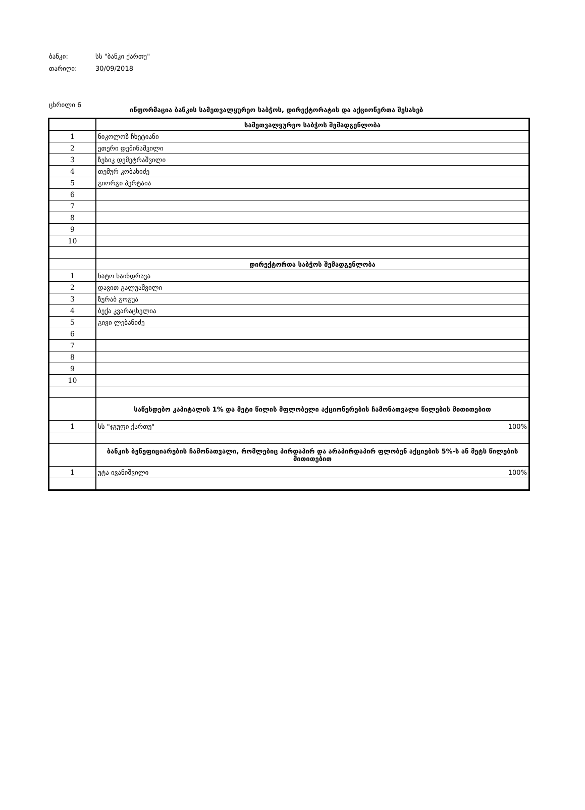ბანკი: სს "ბანკი ქართუ"
თარიღი: 30/09/2018
ცხრილი 6
ინფორმაცია ბანკის სამეთვალყურეო საბჭოს, დირექტორატის და აქციონერთა შესახებ
| | სამეთვალყურეო საბჭოს შემადგენლობა |
| 1 | ნიკოლოზ ჩხეტიანი |
| 2 | ეთერი დემინაშვილი |
| 3 | ზესიკ დემეტრაშვილი |
| 4 | თემურ კობახიძე |
| 5 | გიორგი პერტაია |
| 6 | |
| 7 | |
| 8 | |
| 9 | |
| 10 | |
| | დირექტორთა საბჭოს შემადგენლობა |
| 1 | ნატო ხაინდრავა |
| 2 | დავით გალუაშვილი |
| 3 | ზურაბ გოგუა |
| 4 | ბექა კვარაცხელია |
| 5 | გივი ლებანიძე |
| 6 | |
| 7 | |
| 8 | |
| 9 | |
| 10 | |
| | საწესდებო კაპიტალის 1% და მეტი წილის მფლობელი აქციონერების ჩამონათვალი წილების მითითებით |
| 1 | სს "ჯგუფი ქართუ" 100% |
| | ბანკის ბენეფიციარების ჩამონათვალი, რომლებიც პირდაპირ და არაპირდაპირ ფლობენ აქციების 5%-ს ან მეტს წილების მითითებით |
| 1 | უტა ივანიშვილი 100% |